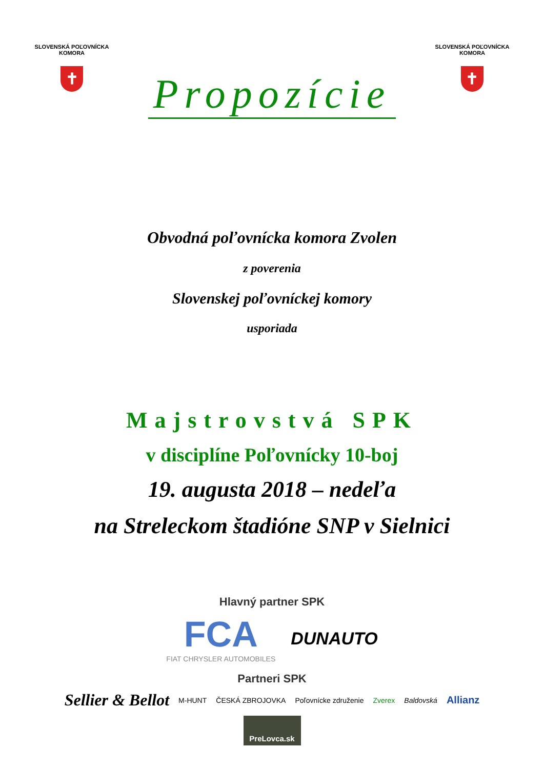SLOVENSKÁ POĽOVNÍCKA KOMORA
✝
Propozície
SLOVENSKÁ POĽOVNÍCKA KOMORA
✝
Obvodná poľovnícka komora Zvolen
z poverenia
Slovenskej poľovníckej komory
usporiada
Majstrovstvá SPK
v disciplíne Poľovnícky 10-boj
19. augusta 2018 – nedeľa
na Streleckom štadióne SNP v Sielnici
Hlavný partner SPK
FCA
FIAT CHRYSLER AUTOMOBILES
DUNAUTO
Partneri SPK
Sellier & Bellot M-HUNT ČESKÁ ZBROJOVKA Poľovnícke združenie Zverex Baldovská Allianz
PreLovca.sk